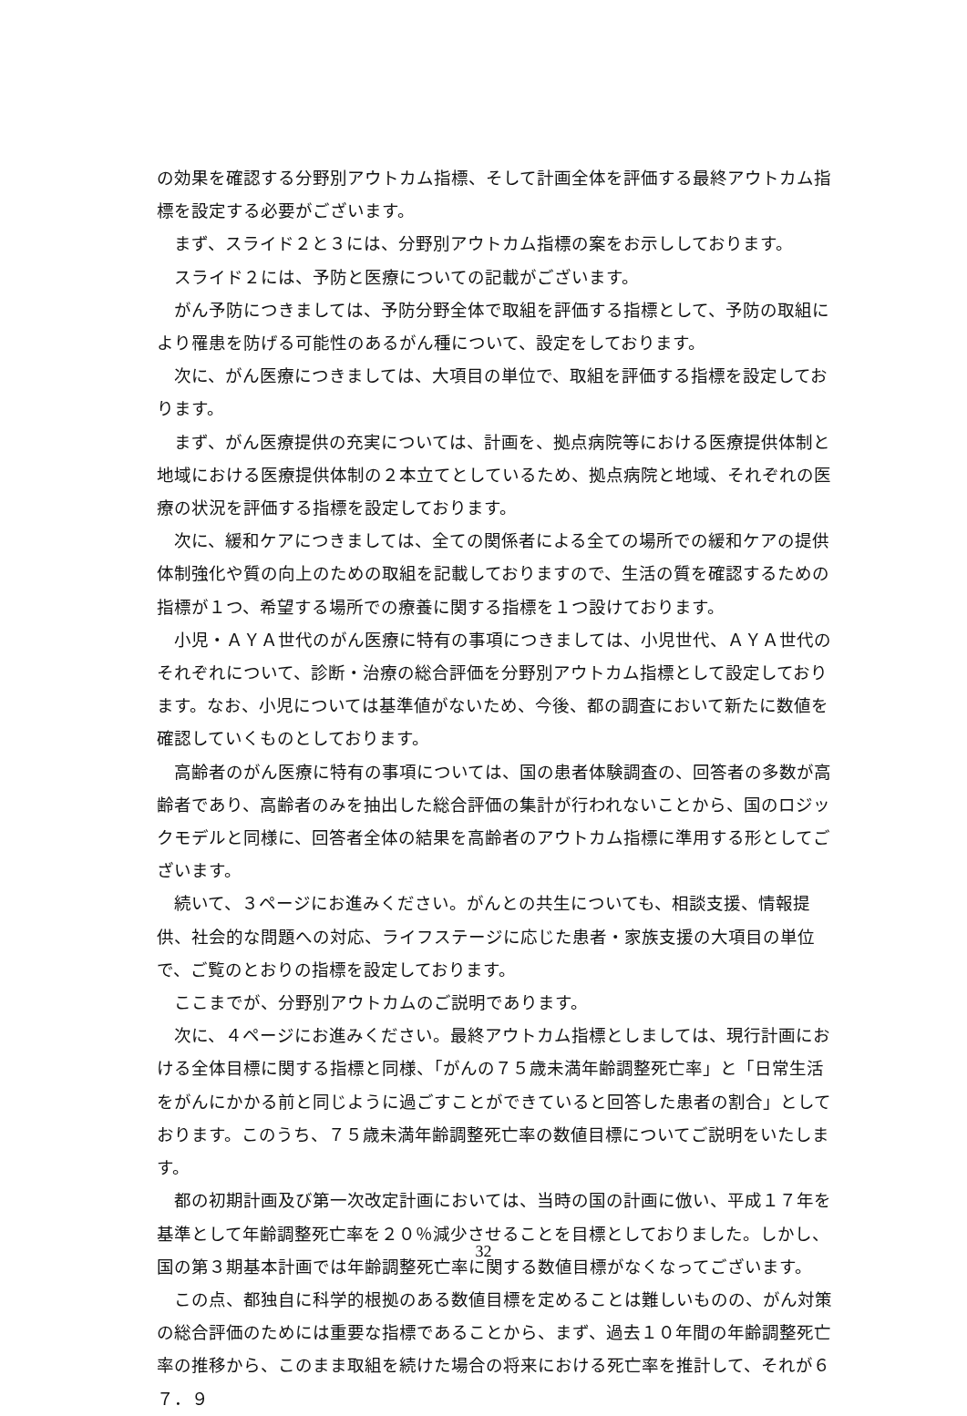の効果を確認する分野別アウトカム指標、そして計画全体を評価する最終アウトカム指標を設定する必要がございます。
まず、スライド２と３には、分野別アウトカム指標の案をお示ししております。
スライド２には、予防と医療についての記載がございます。
がん予防につきましては、予防分野全体で取組を評価する指標として、予防の取組により罹患を防げる可能性のあるがん種について、設定をしております。
次に、がん医療につきましては、大項目の単位で、取組を評価する指標を設定しております。
まず、がん医療提供の充実については、計画を、拠点病院等における医療提供体制と地域における医療提供体制の２本立てとしているため、拠点病院と地域、それぞれの医療の状況を評価する指標を設定しております。
次に、緩和ケアにつきましては、全ての関係者による全ての場所での緩和ケアの提供体制強化や質の向上のための取組を記載しておりますので、生活の質を確認するための指標が１つ、希望する場所での療養に関する指標を１つ設けております。
小児・ＡＹＡ世代のがん医療に特有の事項につきましては、小児世代、ＡＹＡ世代のそれぞれについて、診断・治療の総合評価を分野別アウトカム指標として設定しております。なお、小児については基準値がないため、今後、都の調査において新たに数値を確認していくものとしております。
高齢者のがん医療に特有の事項については、国の患者体験調査の、回答者の多数が高齢者であり、高齢者のみを抽出した総合評価の集計が行われないことから、国のロジックモデルと同様に、回答者全体の結果を高齢者のアウトカム指標に準用する形としてございます。
続いて、３ページにお進みください。がんとの共生についても、相談支援、情報提供、社会的な問題への対応、ライフステージに応じた患者・家族支援の大項目の単位で、ご覧のとおりの指標を設定しております。
ここまでが、分野別アウトカムのご説明であります。
次に、４ページにお進みください。最終アウトカム指標としましては、現行計画における全体目標に関する指標と同様、「がんの７５歳未満年齢調整死亡率」と「日常生活をがんにかかる前と同じように過ごすことができていると回答した患者の割合」としております。このうち、７５歳未満年齢調整死亡率の数値目標についてご説明をいたします。
都の初期計画及び第一次改定計画においては、当時の国の計画に倣い、平成１７年を基準として年齢調整死亡率を２０％減少させることを目標としておりました。しかし、国の第３期基本計画では年齢調整死亡率に関する数値目標がなくなってございます。
この点、都独自に科学的根拠のある数値目標を定めることは難しいものの、がん対策の総合評価のためには重要な指標であることから、まず、過去１０年間の年齢調整死亡率の推移から、このまま取組を続けた場合の将来における死亡率を推計して、それが６７．９
32